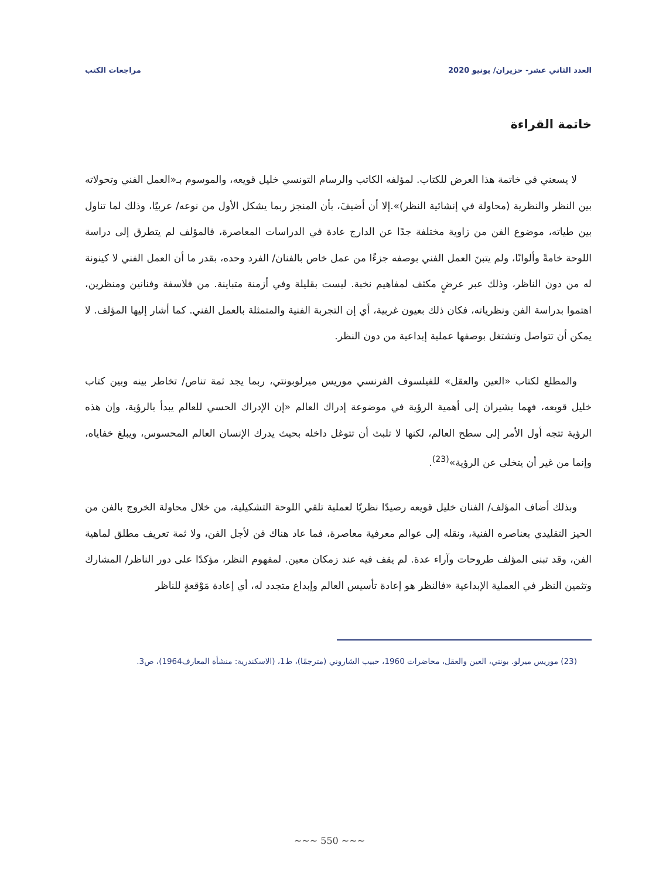العدد الثاني عشر- حزيران/ يونيو 2020 مراجعات الكتب
خاتمة القراءة
لا يسعني في خاتمة هذا العرض للكتاب. لمؤلفه الكاتب والرسام التونسي خليل قويعه، والموسوم بـ«العمل الفني وتحولاته بين النظر والنظرية (محاولة في إنشائية النظر)».إلا أن أضيفَ، بأن المنجز ربما يشكل الأول من نوعه/ عربيًا، وذلك لما تناول بين طياته، موضوع الفن من زاوية مختلفة جدًا عن الدارج عادة في الدراسات المعاصرة، فالمؤلف لم يتطرق إلى دراسة اللوحة خامةً وألوانًا، ولم يتبنَ العمل الفني بوصفه جزءًا من عمل خاص بالفنان/ الفرد وحده، بقدر ما أن العمل الفني لا كينونة له من دون الناظر، وذلك عبر عرضٍ مكثف لمفاهيم نخبة. ليست بقليلة وفي أزمنة متباينة. من فلاسفة وفنانين ومنظرين، اهتموا بدراسة الفن ونظرياته، فكان ذلك بعيون غربية، أي إن التجربة الفنية والمتمثلة بالعمل الفني. كما أشار إليها المؤلف. لا يمكن أن تتواصل وتشتغل بوصفها عملية إبداعية من دون النظر.
والمطلع لكتاب «العين والعقل» للفيلسوف الفرنسي موريس ميرلوبونتي، ربما يجد ثمة تناص/ تخاطر بينه وبين كتاب خليل قويعه، فهما يشيران إلى أهمية الرؤية في موضوعة إدراك العالم «إن الإدراك الحسي للعالم يبدأ بالرؤية، وإن هذه الرؤية تتجه أول الأمر إلى سطح العالم، لكنها لا تلبث أن تتوغل داخله بحيث يدرك الإنسان العالم المحسوس، ويبلغ خفاياه، وإنما من غير أن يتخلى عن الرؤية»<sup>(23)</sup>.
وبذلك أضاف المؤلف/ الفنان خليل قويعه رصيدًا نظريًا لعملية تلقي اللوحة التشكيلية، من خلال محاولة الخروج بالفن من الحيز التقليدي بعناصره الفنية، ونقله إلى عوالم معرفية معاصرة، فما عاد هناك فن لأجل الفن، ولا ثمة تعريف مطلق لماهية الفن، وقد تبنى المؤلف طروحات وآراء عدة. لم يقف فيه عند زمكان معين. لمفهوم النظر، مؤكدًا على دور الناظر/ المشارك وتثمين النظر في العملية الإبداعية «فالنظر هو إعادة تأسيس العالم وإبداع متجدد له، أي إعادة مَوْقعةٍ للناظر
(23) موريس ميرلو. بونتي، العين والعقل، محاضرات 1960، حبيب الشاروني (مترجمًا)، ط1، (الاسكندرية: منشأة المعارف1964)، ص3.
~~~ 550 ~~~